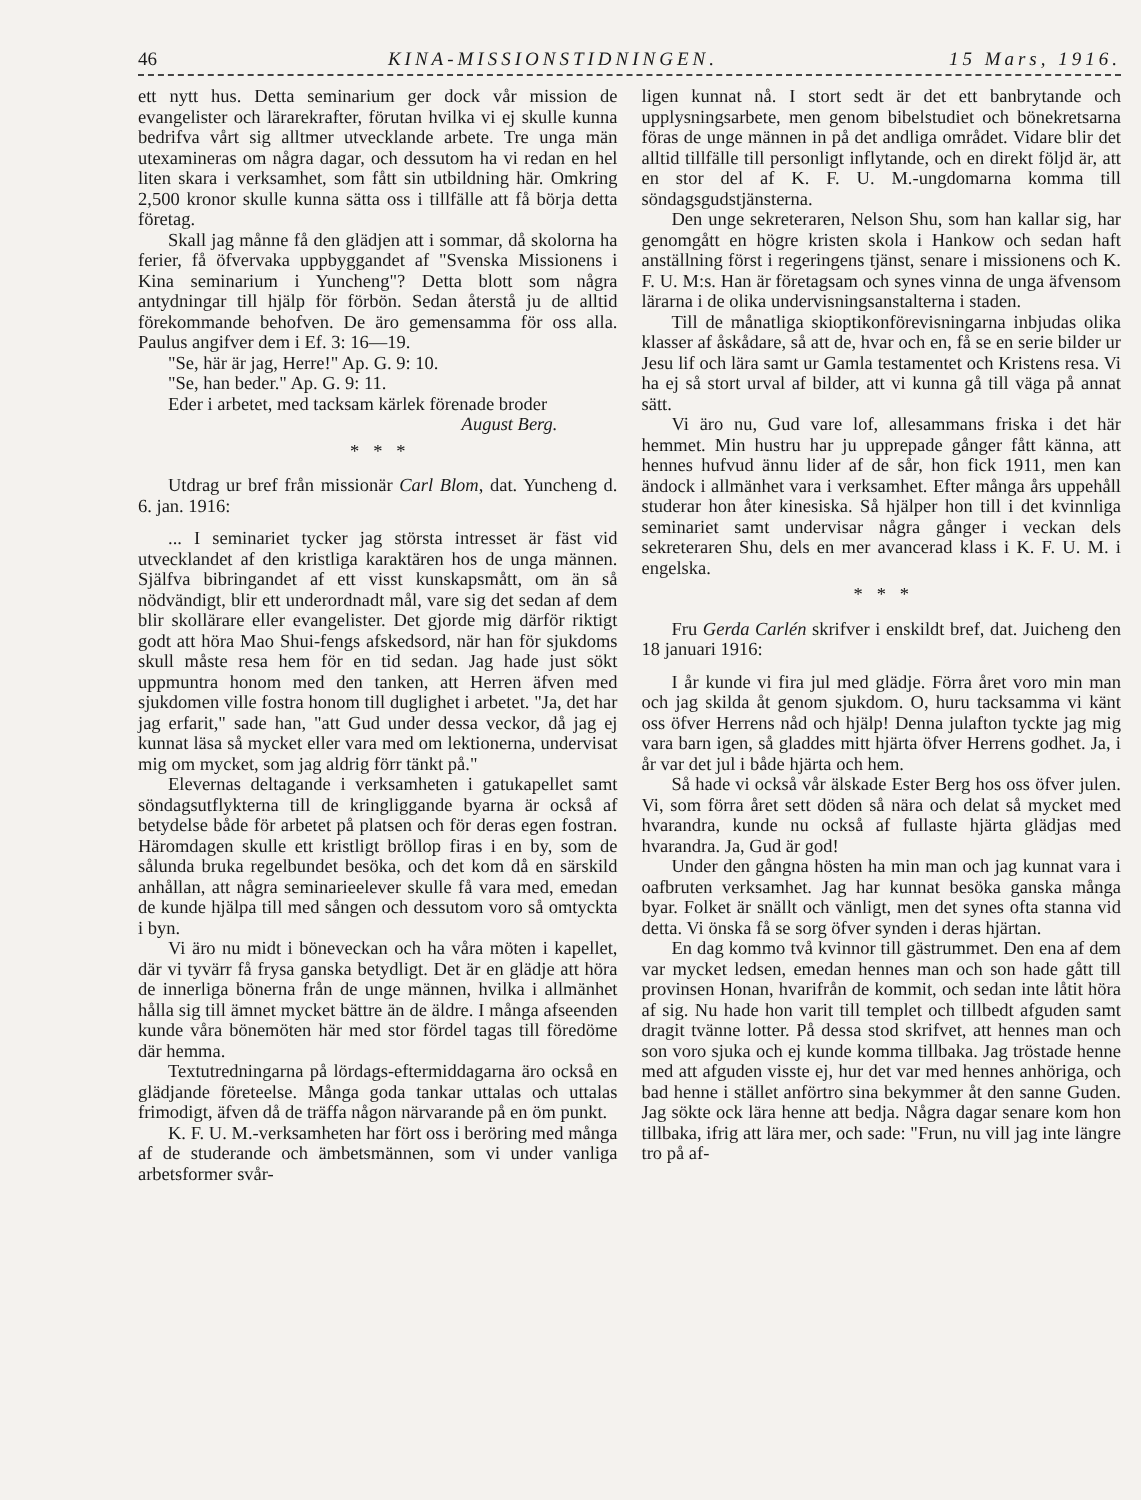46 KINA-MISSIONSTIDNINGEN. 15 Mars, 1916.
ett nytt hus. Detta seminarium ger dock vår mission de evangelister och lärarekrafter, förutan hvilka vi ej skulle kunna bedrifva vårt sig alltmer utvecklande arbete. Tre unga män utexamineras om några dagar, och dessutom ha vi redan en hel liten skara i verksamhet, som fått sin utbildning här. Omkring 2,500 kronor skulle kunna sätta oss i tillfälle att få börja detta företag.
Skall jag månne få den glädjen att i sommar, då skolorna ha ferier, få öfvervaka uppbyggandet af "Svenska Missionens i Kina seminarium i Yuncheng"? Detta blott som några antydningar till hjälp för förbön. Sedan återstå ju de alltid förekommande behofven. De äro gemensamma för oss alla. Paulus angifver dem i Ef. 3: 16—19.
"Se, här är jag, Herre!" Ap. G. 9: 10.
"Se, han beder." Ap. G. 9: 11.
Eder i arbetet, med tacksam kärlek förenade broder
August Berg.
* * *
Utdrag ur bref från missionär Carl Blom, dat. Yuncheng d. 6. jan. 1916:
... I seminariet tycker jag största intresset är fäst vid utvecklandet af den kristliga karaktären hos de unga männen. Själfva bibringandet af ett visst kunskapsmått, om än så nödvändigt, blir ett underordnadt mål, vare sig det sedan af dem blir skollärare eller evangelister. Det gjorde mig därför riktigt godt att höra Mao Shui-fengs afskedsord, när han för sjukdoms skull måste resa hem för en tid sedan. Jag hade just sökt uppmuntra honom med den tanken, att Herren äfven med sjukdomen ville fostra honom till duglighet i arbetet. "Ja, det har jag erfarit," sade han, "att Gud under dessa veckor, då jag ej kunnat läsa så mycket eller vara med om lektionerna, undervisat mig om mycket, som jag aldrig förr tänkt på."
Elevernas deltagande i verksamheten i gatukapellet samt söndagsutflykterna till de kringliggande byarna är också af betydelse både för arbetet på platsen och för deras egen fostran. Häromdagen skulle ett kristligt bröllop firas i en by, som de sålunda bruka regelbundet besöka, och det kom då en särskild anhållan, att några seminarieelever skulle få vara med, emedan de kunde hjälpa till med sången och dessutom voro så omtyckta i byn.
Vi äro nu midt i böneveckan och ha våra möten i kapellet, där vi tyvärr få frysa ganska betydligt. Det är en glädje att höra de innerliga bönerna från de unge männen, hvilka i allmänhet hålla sig till ämnet mycket bättre än de äldre. I många afseenden kunde våra bönemöten här med stor fördel tagas till föredöme där hemma.
Textutredningarna på lördags-eftermiddagarna äro också en glädjande företeelse. Många goda tankar uttalas och uttalas frimodigt, äfven då de träffa någon närvarande på en öm punkt.
K. F. U. M.-verksamheten har fört oss i beröring med många af de studerande och ämbetsmännen, som vi under vanliga arbetsformer svår-
ligen kunnat nå. I stort sedt är det ett banbrytande och upplysningsarbete, men genom bibelstudiet och bönekretsarna föras de unge männen in på det andliga området. Vidare blir det alltid tillfälle till personligt inflytande, och en direkt följd är, att en stor del af K. F. U. M.-ungdomarna komma till söndagsgudstjänsterna.
Den unge sekreteraren, Nelson Shu, som han kallar sig, har genomgått en högre kristen skola i Hankow och sedan haft anställning först i regeringens tjänst, senare i missionens och K. F. U. M:s. Han är företagsam och synes vinna de unga äfvensom lärarna i de olika undervisningsanstalterna i staden.
Till de månatliga skioptikonförevisningarna inbjudas olika klasser af åskådare, så att de, hvar och en, få se en serie bilder ur Jesu lif och lära samt ur Gamla testamentet och Kristens resa. Vi ha ej så stort urval af bilder, att vi kunna gå till väga på annat sätt.
Vi äro nu, Gud vare lof, allesammans friska i det här hemmet. Min hustru har ju upprepade gånger fått känna, att hennes hufvud ännu lider af de sår, hon fick 1911, men kan ändock i allmänhet vara i verksamhet. Efter många års uppehåll studerar hon åter kinesiska. Så hjälper hon till i det kvinnliga seminariet samt undervisar några gånger i veckan dels sekreteraren Shu, dels en mer avancerad klass i K. F. U. M. i engelska.
* * *
Fru Gerda Carlén skrifver i enskildt bref, dat. Juicheng den 18 januari 1916:
I år kunde vi fira jul med glädje. Förra året voro min man och jag skilda åt genom sjukdom. O, huru tacksamma vi känt oss öfver Herrens nåd och hjälp! Denna julafton tyckte jag mig vara barn igen, så gladdes mitt hjärta öfver Herrens godhet. Ja, i år var det jul i både hjärta och hem.
Så hade vi också vår älskade Ester Berg hos oss öfver julen. Vi, som förra året sett döden så nära och delat så mycket med hvarandra, kunde nu också af fullaste hjärta glädjas med hvarandra. Ja, Gud är god!
Under den gångna hösten ha min man och jag kunnat vara i oafbruten verksamhet. Jag har kunnat besöka ganska många byar. Folket är snällt och vänligt, men det synes ofta stanna vid detta. Vi önska få se sorg öfver synden i deras hjärtan.
En dag kommo två kvinnor till gästrummet. Den ena af dem var mycket ledsen, emedan hennes man och son hade gått till provinsen Honan, hvarifrån de kommit, och sedan inte låtit höra af sig. Nu hade hon varit till templet och tillbedt afguden samt dragit tvänne lotter. På dessa stod skrifvet, att hennes man och son voro sjuka och ej kunde komma tillbaka. Jag tröstade henne med att afguden visste ej, hur det var med hennes anhöriga, och bad henne i stället anförtro sina bekymmer åt den sanne Guden. Jag sökte ock lära henne att bedja. Några dagar senare kom hon tillbaka, ifrig att lära mer, och sade: "Frun, nu vill jag inte längre tro på af-